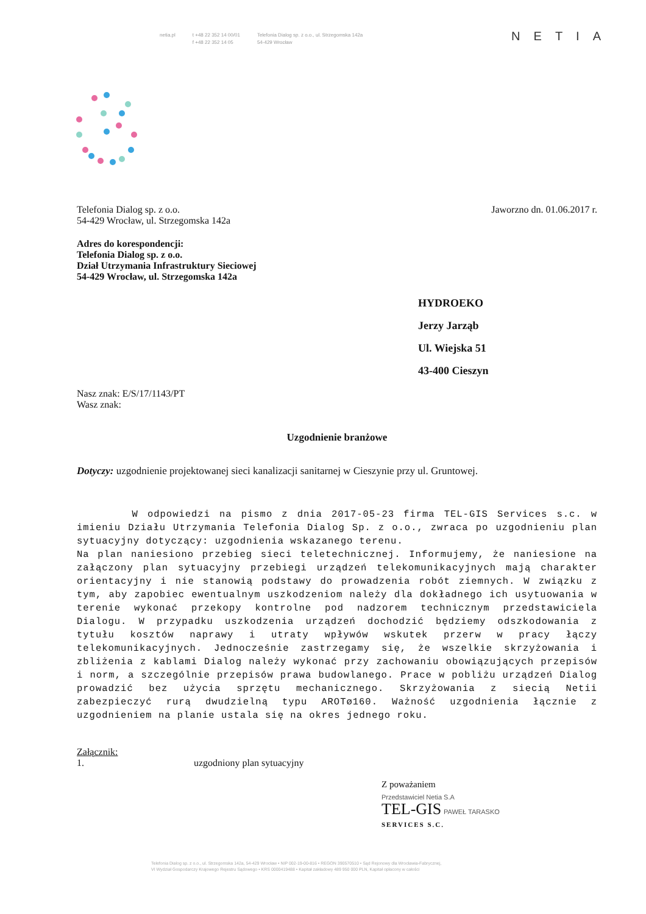netia.pl t +48 22 352 14 00/01
f +48 22 352 14 05
Telefonia Dialog sp. z o.o., ul. Strzegomska 142a
54-429 Wrocław
NETIA
Telefonia Dialog sp. z o.o.
54-429 Wrocław, ul. Strzegomska 142a
Jaworzno dn. 01.06.2017 r.
Adres do korespondencji:
Telefonia Dialog sp. z o.o.
Dział Utrzymania Infrastruktury Sieciowej
54-429 Wrocław, ul. Strzegomska 142a
HYDROEKO
Jerzy Jarząb
Ul. Wiejska 51
43-400 Cieszyn
Nasz znak: E/S/17/1143/PT
Wasz znak:
Uzgodnienie branżowe
Dotyczy: uzgodnienie projektowanej sieci kanalizacji sanitarnej w Cieszynie przy ul. Gruntowej.
W odpowiedzi na pismo z dnia 2017-05-23 firma TEL-GIS Services s.c. w imieniu Działu Utrzymania Telefonia Dialog Sp. z o.o., zwraca po uzgodnieniu plan sytuacyjny dotyczący: uzgodnienia wskazanego terenu.
Na plan naniesiono przebieg sieci teletechnicznej. Informujemy, że naniesione na załączony plan sytuacyjny przebiegi urządzeń telekomunikacyjnych mają charakter orientacyjny i nie stanowią podstawy do prowadzenia robót ziemnych. W związku z tym, aby zapobiec ewentualnym uszkodzeniom należy dla dokładnego ich usytuowania w terenie wykonać przekopy kontrolne pod nadzorem technicznym przedstawiciela Dialogu. W przypadku uszkodzenia urządzeń dochodzić będziemy odszkodowania z tytułu kosztów naprawy i utraty wpływów wskutek przerw w pracy łączy telekomunikacyjnych. Jednocześnie zastrzegamy się, że wszelkie skrzyżowania i zbliżenia z kablami Dialog należy wykonać przy zachowaniu obowiązujących przepisów i norm, a szczególnie przepisów prawa budowlanego. Prace w pobliżu urządzeń Dialog prowadzić bez użycia sprzętu mechanicznego. Skrzyżowania z siecią Netii zabezpieczyć rurą dwudzielną typu AROTø160. Ważność uzgodnienia łącznie z uzgodnieniem na planie ustala się na okres jednego roku.
Załącznik:
1. uzgodniony plan sytuacyjny
Z poważaniem
Przedstawiciel Netia S.A
TEL-GIS PAWEŁ TARASKO
SERVICES S.C.
Telefonia Dialog sp. z o.o., ul. Strzegomska 142a, 54-429 Wrocław • NIP 002-19-00-816 • REGON 390570510 • Sąd Rejonowy dla Wrocławia-Fabrycznej,
VI Wydział Gospodarczy Krajowego Rejestru Sądowego • KRS 0000419488 • Kapitał zakładowy 489 950 000 PLN, Kapitał opłacony w całości